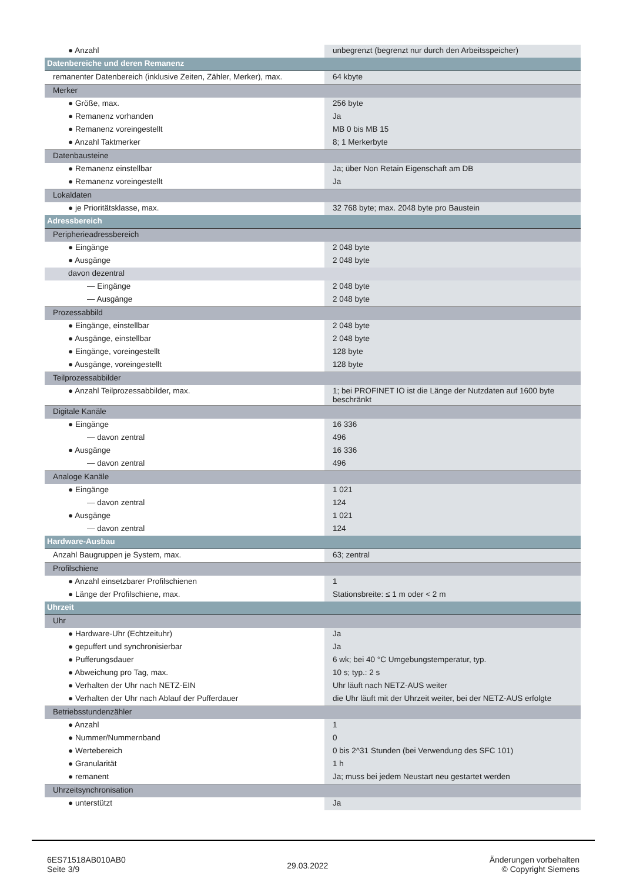| ● Anzahl | unbegrenzt (begrenzt nur durch den Arbeitsspeicher) |
| Datenbereiche und deren Remanenz | |
| remanenter Datenbereich (inklusive Zeiten, Zähler, Merker), max. | 64 kbyte |
| Merker | |
| ● Größe, max. | 256 byte |
| ● Remanenz vorhanden | Ja |
| ● Remanenz voreingestellt | MB 0 bis MB 15 |
| ● Anzahl Taktmerker | 8; 1 Merkerbyte |
| Datenbausteine | |
| ● Remanenz einstellbar | Ja; über Non Retain Eigenschaft am DB |
| ● Remanenz voreingestellt | Ja |
| Lokaldaten | |
| ● je Prioritätsklasse, max. | 32 768 byte; max. 2048 byte pro Baustein |
| Adressbereich | |
| Peripherieadressbereich | |
| ● Eingänge | 2 048 byte |
| ● Ausgänge | 2 048 byte |
| davon dezentral | |
| — Eingänge | 2 048 byte |
| — Ausgänge | 2 048 byte |
| Prozessabbild | |
| ● Eingänge, einstellbar | 2 048 byte |
| ● Ausgänge, einstellbar | 2 048 byte |
| ● Eingänge, voreingestellt | 128 byte |
| ● Ausgänge, voreingestellt | 128 byte |
| Teilprozessabbilder | |
| ● Anzahl Teilprozessabbilder, max. | 1; bei PROFINET IO ist die Länge der Nutzdaten auf 1600 byte beschränkt |
| Digitale Kanäle | |
| ● Eingänge | 16 336 |
| — davon zentral | 496 |
| ● Ausgänge | 16 336 |
| — davon zentral | 496 |
| Analoge Kanäle | |
| ● Eingänge | 1 021 |
| — davon zentral | 124 |
| ● Ausgänge | 1 021 |
| — davon zentral | 124 |
| Hardware-Ausbau | |
| Anzahl Baugruppen je System, max. | 63; zentral |
| Profilschiene | |
| ● Anzahl einsetzbarer Profilschienen | 1 |
| ● Länge der Profilschiene, max. | Stationsbreite: ≤ 1 m oder < 2 m |
| Uhrzeit | |
| Uhr | |
| ● Hardware-Uhr (Echtzeituhr) | Ja |
| ● gepuffert und synchronisierbar | Ja |
| ● Pufferungsdauer | 6 wk; bei 40 °C Umgebungstemperatur, typ. |
| ● Abweichung pro Tag, max. | 10 s; typ.: 2 s |
| ● Verhalten der Uhr nach NETZ-EIN | Uhr läuft nach NETZ-AUS weiter |
| ● Verhalten der Uhr nach Ablauf der Pufferdauer | die Uhr läuft mit der Uhrzeit weiter, bei der NETZ-AUS erfolgte |
| Betriebsstundenzähler | |
| ● Anzahl | 1 |
| ● Nummer/Nummernband | 0 |
| ● Wertebereich | 0 bis 2^31 Stunden (bei Verwendung des SFC 101) |
| ● Granularität | 1 h |
| ● remanent | Ja; muss bei jedem Neustart neu gestartet werden |
| Uhrzeitsynchronisation | |
| ● unterstützt | Ja |
6ES71518AB010AB0
Seite 3/9
29.03.2022
Änderungen vorbehalten
© Copyright Siemens